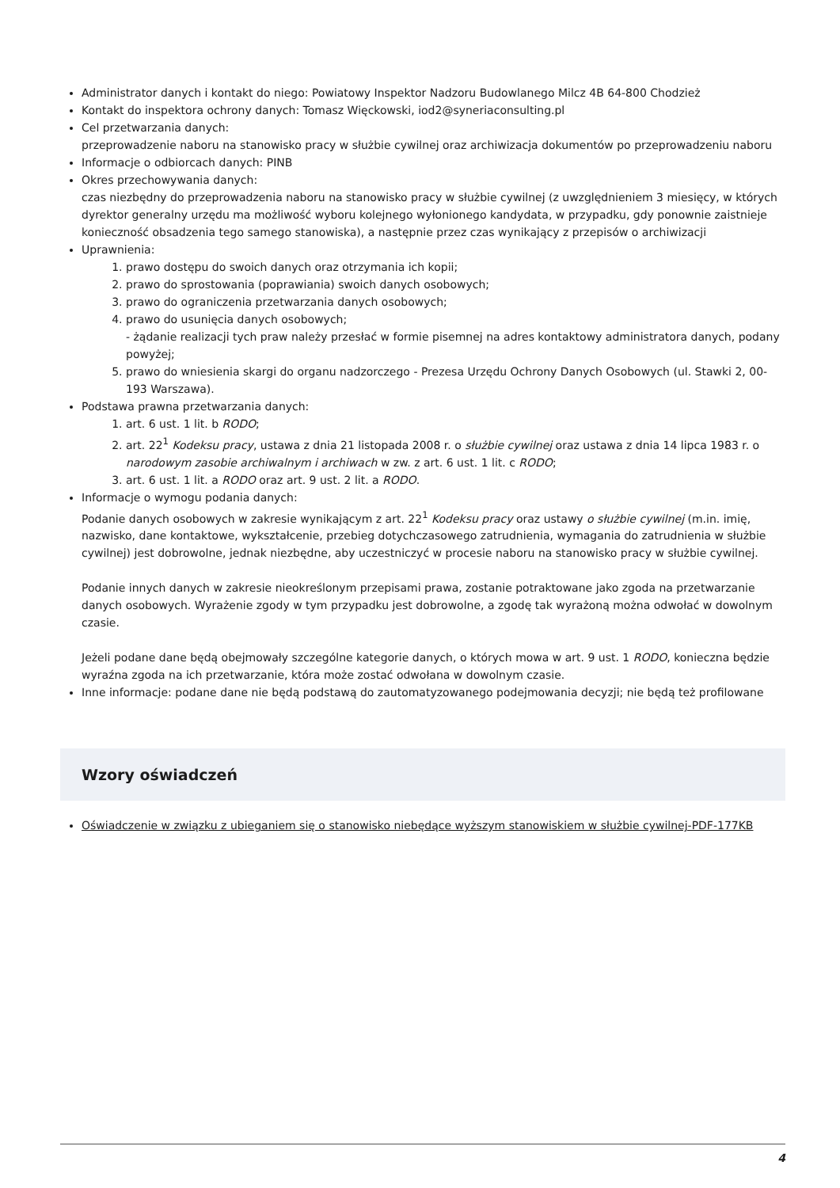Administrator danych i kontakt do niego: Powiatowy Inspektor Nadzoru Budowlanego Milcz 4B 64-800 Chodzież
Kontakt do inspektora ochrony danych: Tomasz Więckowski, iod2@syneriaconsulting.pl
Cel przetwarzania danych:
przeprowadzenie naboru na stanowisko pracy w służbie cywilnej oraz archiwizacja dokumentów po przeprowadzeniu naboru
Informacje o odbiorcach danych: PINB
Okres przechowywania danych:
czas niezbędny do przeprowadzenia naboru na stanowisko pracy w służbie cywilnej (z uwzględnieniem 3 miesięcy, w których dyrektor generalny urzędu ma możliwość wyboru kolejnego wyłonionego kandydata, w przypadku, gdy ponownie zaistnieje konieczność obsadzenia tego samego stanowiska), a następnie przez czas wynikający z przepisów o archiwizacji
Uprawnienia:
1. prawo dostępu do swoich danych oraz otrzymania ich kopii;
2. prawo do sprostowania (poprawiania) swoich danych osobowych;
3. prawo do ograniczenia przetwarzania danych osobowych;
4. prawo do usunięcia danych osobowych;
- żądanie realizacji tych praw należy przesłać w formie pisemnej na adres kontaktowy administratora danych, podany powyżej;
5. prawo do wniesienia skargi do organu nadzorczego - Prezesa Urzędu Ochrony Danych Osobowych (ul. Stawki 2, 00-193 Warszawa).
Podstawa prawna przetwarzania danych:
1. art. 6 ust. 1 lit. b RODO;
2. art. 22<sup>1</sup> Kodeksu pracy, ustawa z dnia 21 listopada 2008 r. o służbie cywilnej oraz ustawa z dnia 14 lipca 1983 r. o narodowym zasobie archiwalnym i archiwach w zw. z art. 6 ust. 1 lit. c RODO;
3. art. 6 ust. 1 lit. a RODO oraz art. 9 ust. 2 lit. a RODO.
Informacje o wymogu podania danych:
Podanie danych osobowych w zakresie wynikającym z art. 22<sup>1</sup> Kodeksu pracy oraz ustawy o służbie cywilnej (m.in. imię, nazwisko, dane kontaktowe, wykształcenie, przebieg dotychczasowego zatrudnienia, wymagania do zatrudnienia w służbie cywilnej) jest dobrowolne, jednak niezbędne, aby uczestniczyć w procesie naboru na stanowisko pracy w służbie cywilnej.
Podanie innych danych w zakresie nieokreślonym przepisami prawa, zostanie potraktowane jako zgoda na przetwarzanie danych osobowych. Wyrażenie zgody w tym przypadku jest dobrowolne, a zgodę tak wyrażoną można odwołać w dowolnym czasie.
Jeżeli podane dane będą obejmowały szczególne kategorie danych, o których mowa w art. 9 ust. 1 RODO, konieczna będzie wyraźna zgoda na ich przetwarzanie, która może zostać odwołana w dowolnym czasie.
Inne informacje: podane dane nie będą podstawą do zautomatyzowanego podejmowania decyzji; nie będą też profilowane
Wzory oświadczeń
Oświadczenie w związku z ubieganiem się o stanowisko niebędące wyższym stanowiskiem w służbie cywilnej-PDF-177KB
4